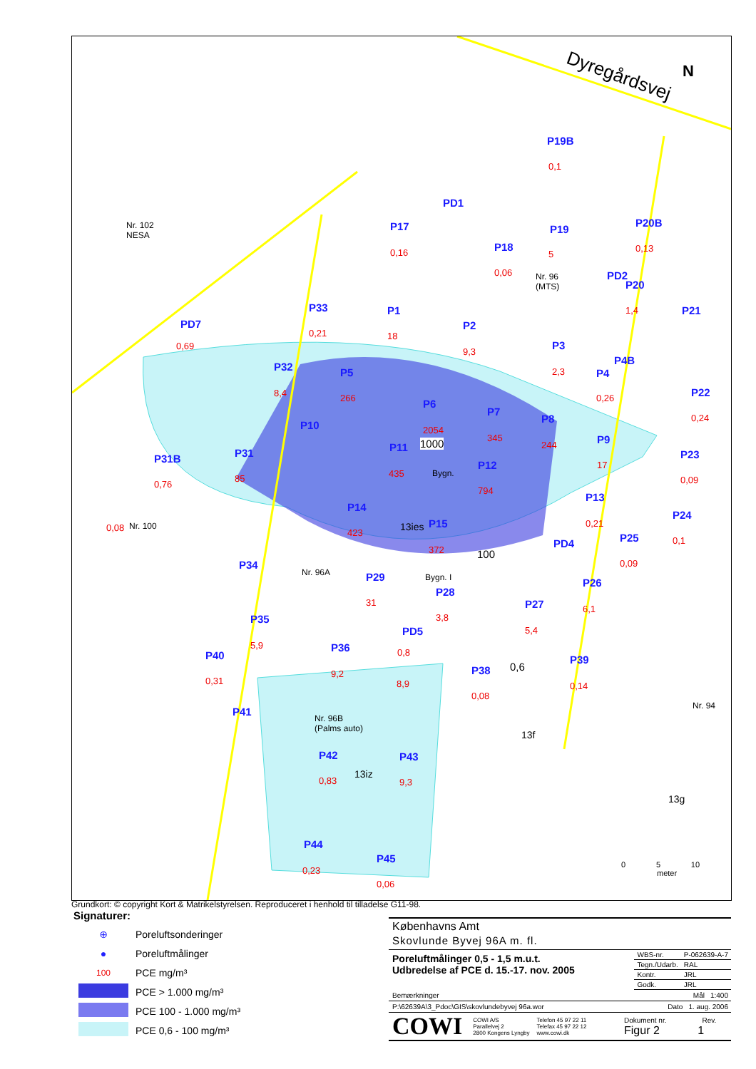Dyregårdsvej N
P19B
0,1
PD1
P17
0,16
Nr. 102
NESA
P19
5
P20B
0,13
P18
0,06
Nr. 96
(MTS)
PD2
P20
1,4
P33
0,21
P1
18
P21
PD7
0,69
P2
9,3 P3
2,3
P32
8,4
P4B
P4
0,26
P5
266 P22
0,24
P6
2054
P7
345
P8
244
P10
P9
17
P11 1000
P31
85
P23
0,09
P31B
0,76
435 Bygn.
P12
794
P13
0,21
P14
423
0,08 Nr. 100
P24
0,1
13ies P15
372 PD4 P25
0,09
100
P34
Nr. 96A P29
31
Bygn. I
P28
3,8
P26
6,1
P27
5,4
P35
5,9
PD5
0,8
P36
9,2
8,9
P40
0,31
P39
0,14
P38
0,08
0,6
P41
Nr. 96B
(Palms auto)
13f
Nr. 94
P42
0,83
13iz
P43
9,3
13g
P44
0,23
P45
0,06
0 5 10
meter
Grundkort: © copyright Kort & Matrikelstyrelsen. Reproduceret i henhold til tilladelse G11-98.
Signaturer:
⊕ Poreluftsonderinger
● Poreluftmålinger
100 PCE mg/m³
PCE > 1.000 mg/m³
PCE 100 - 1.000 mg/m³
PCE 0,6 - 100 mg/m³
Københavns Amt
Skovlunde Byvej 96A m. fl.
Poreluftmålinger 0,5 - 1,5 m.u.t.
Udbredelse af PCE d. 15.-17. nov. 2005
| WBS-nr. | P-062639-A-7 |
| Tegn./Udarb. | RAL |
| Kontr. | JRL |
| Godk. | JRL |
Bemærkninger
| Mål | 1:400 |
P:\62639A\3_Pdoc\GIS\skovlundebyvej 96a.wor
| Dato | 1. aug. 2006 |
COWI
COWI A/S
Parallelvej 2
2800 Kongens Lyngby
Telefon 45 97 22 11
Telefax 45 97 22 12
www.cowi.dk
Dokument nr. Rev.
Figur 2 1